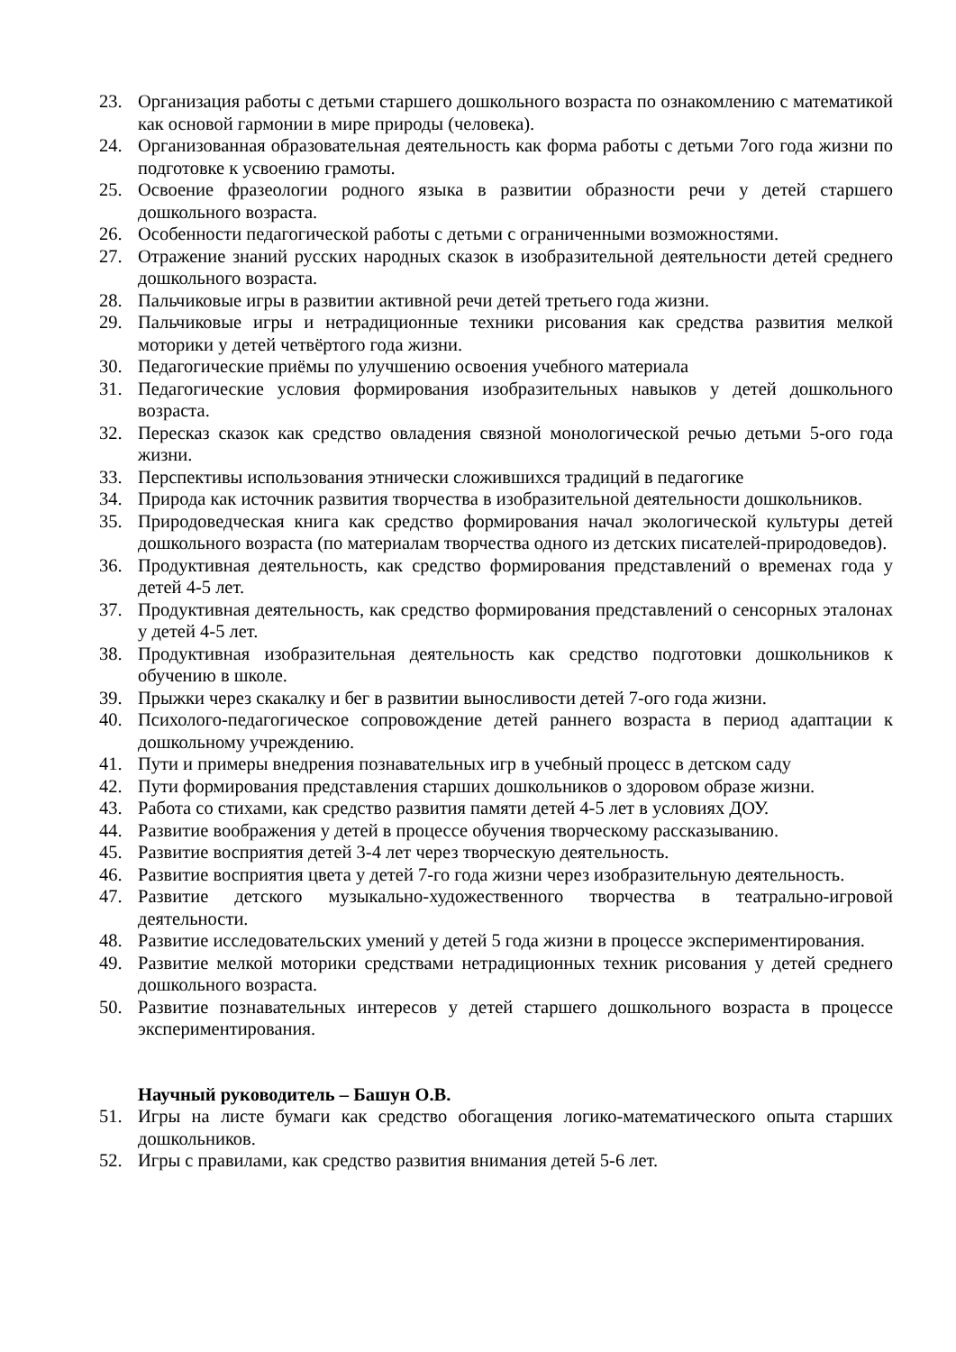23. Организация работы с детьми старшего дошкольного возраста по ознакомлению с математикой как основой гармонии в мире природы (человека).
24. Организованная образовательная деятельность как форма работы с детьми 7ого года жизни по подготовке к усвоению грамоты.
25. Освоение фразеологии родного языка в развитии образности речи у детей старшего дошкольного возраста.
26. Особенности педагогической работы с детьми с ограниченными возможностями.
27. Отражение знаний русских народных сказок в изобразительной деятельности детей среднего дошкольного возраста.
28. Пальчиковые игры в развитии активной речи детей третьего года жизни.
29. Пальчиковые игры и нетрадиционные техники рисования как средства развития мелкой моторики у детей четвёртого года жизни.
30. Педагогические приёмы по улучшению освоения учебного материала
31. Педагогические условия формирования изобразительных навыков у детей дошкольного возраста.
32. Пересказ сказок как средство овладения связной монологической речью детьми 5-ого года жизни.
33. Перспективы использования этнически сложившихся традиций в педагогике
34. Природа как источник развития творчества в изобразительной деятельности дошкольников.
35. Природоведческая книга как средство формирования начал экологической культуры детей дошкольного возраста (по материалам творчества одного из детских писателей-природоведов).
36. Продуктивная деятельность, как средство формирования представлений о временах года у детей 4-5 лет.
37. Продуктивная деятельность, как средство формирования представлений о сенсорных эталонах у детей 4-5 лет.
38. Продуктивная изобразительная деятельность как средство подготовки дошкольников к обучению в школе.
39. Прыжки через скакалку и бег в развитии выносливости детей 7-ого года жизни.
40. Психолого-педагогическое сопровождение детей раннего возраста в период адаптации к дошкольному учреждению.
41. Пути и примеры внедрения познавательных игр в учебный процесс в детском саду
42. Пути формирования представления старших дошкольников о здоровом образе жизни.
43. Работа со стихами, как средство развития памяти детей 4-5 лет в условиях ДОУ.
44. Развитие воображения у детей в процессе обучения творческому рассказыванию.
45. Развитие восприятия детей 3-4 лет через творческую деятельность.
46. Развитие восприятия цвета у детей 7-го года жизни через изобразительную деятельность.
47. Развитие детского музыкально-художественного творчества в театрально-игровой деятельности.
48. Развитие исследовательских умений у детей 5 года жизни в процессе экспериментирования.
49. Развитие мелкой моторики средствами нетрадиционных техник рисования у детей среднего дошкольного возраста.
50. Развитие познавательных интересов у детей старшего дошкольного возраста в процессе экспериментирования.
Научный руководитель – Башун О.В.
51. Игры на листе бумаги как средство обогащения логико-математического опыта старших дошкольников.
52. Игры с правилами, как средство развития внимания детей 5-6 лет.